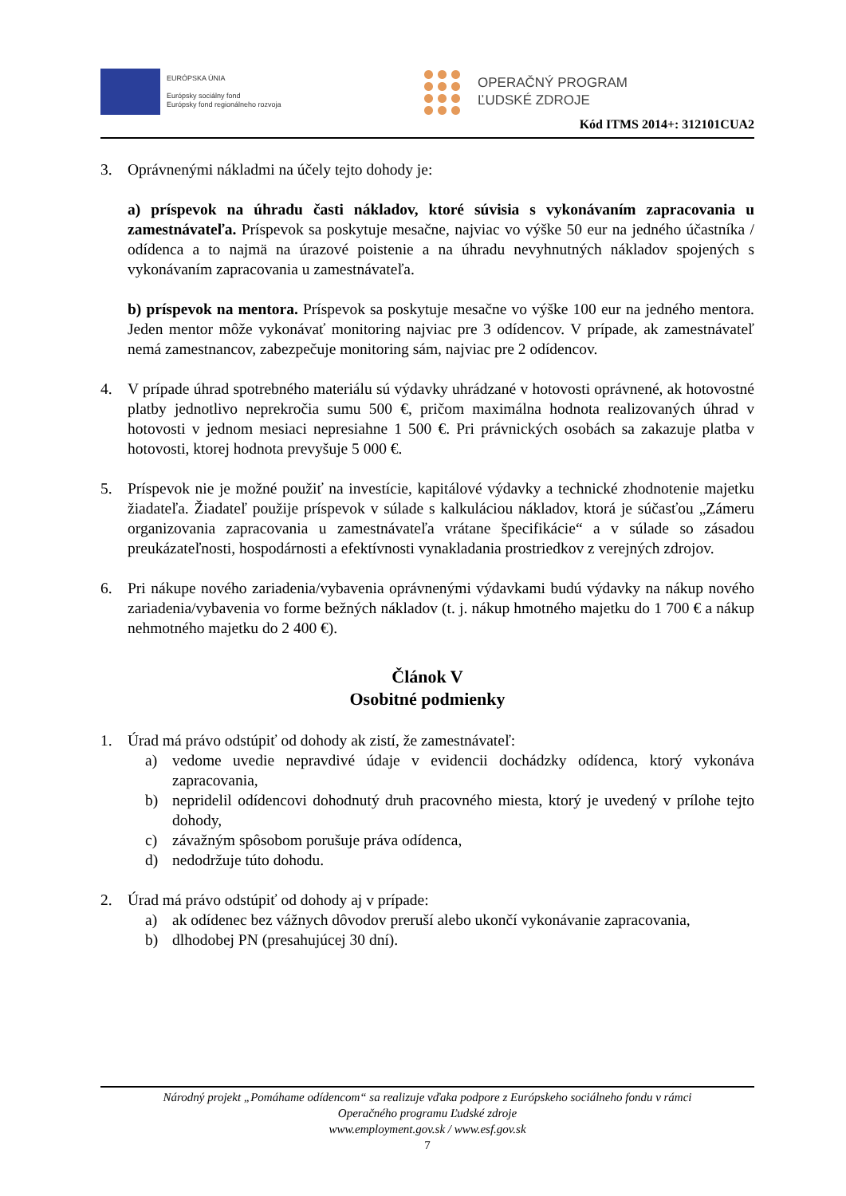EURÓPSKA ÚNIA
Európsky sociálny fond
Európsky fond regionálneho rozvoja
OPERAČNÝ PROGRAM
ĽUDSKÉ ZDROJE
Kód ITMS 2014+: 312101CUA2
3. Oprávnenými nákladmi na účely tejto dohody je:
a) príspevok na úhradu časti nákladov, ktoré súvisia s vykonávaním zapracovania u zamestnávateľa. Príspevok sa poskytuje mesačne, najviac vo výške 50 eur na jedného účastníka / odídenca a to najmä na úrazové poistenie a na úhradu nevyhnutných nákladov spojených s vykonávaním zapracovania u zamestnávateľa.
b) príspevok na mentora. Príspevok sa poskytuje mesačne vo výške 100 eur na jedného mentora. Jeden mentor môže vykonávať monitoring najviac pre 3 odídencov. V prípade, ak zamestnávateľ nemá zamestnancov, zabezpečuje monitoring sám, najviac pre 2 odídencov.
4. V prípade úhrad spotrebného materiálu sú výdavky uhrádzané v hotovosti oprávnené, ak hotovostné platby jednotlivo neprekročia sumu 500 €, pričom maximálna hodnota realizovaných úhrad v hotovosti v jednom mesiaci nepresiahne 1 500 €. Pri právnických osobách sa zakazuje platba v hotovosti, ktorej hodnota prevyšuje 5 000 €.
5. Príspevok nie je možné použiť na investície, kapitálové výdavky a technické zhodnotenie majetku žiadateľa. Žiadateľ použije príspevok v súlade s kalkuláciou nákladov, ktorá je súčasťou „Zámeru organizovania zapracovania u zamestnávateľa vrátane špecifikácie“ a v súlade so zásadou preukázateľnosti, hospodárnosti a efektívnosti vynakladania prostriedkov z verejných zdrojov.
6. Pri nákupe nového zariadenia/vybavenia oprávnenými výdavkami budú výdavky na nákup nového zariadenia/vybavenia vo forme bežných nákladov (t. j. nákup hmotného majetku do 1 700 € a nákup nehmotného majetku do 2 400 €).
Článok V
Osobitné podmienky
1. Úrad má právo odstúpiť od dohody ak zistí, že zamestnávateľ:
a) vedome uvedie nepravdivé údaje v evidencii dochádzky odídenca, ktorý vykonáva zapracovania,
b) nepridelil odídencovi dohodnutý druh pracovného miesta, ktorý je uvedený v prílohe tejto dohody,
c) závažným spôsobom porušuje práva odídenca,
d) nedodržuje túto dohodu.
2. Úrad má právo odstúpiť od dohody aj v prípade:
a) ak odídenec bez vážnych dôvodov preruší alebo ukončí vykonávanie zapracovania,
b) dlhodobej PN (presahujúcej 30 dní).
Národný projekt „Pomáhame odídencom“ sa realizuje vďaka podpore z Európskeho sociálneho fondu v rámci
Operačného programu Ľudské zdroje
www.employment.gov.sk / www.esf.gov.sk
7